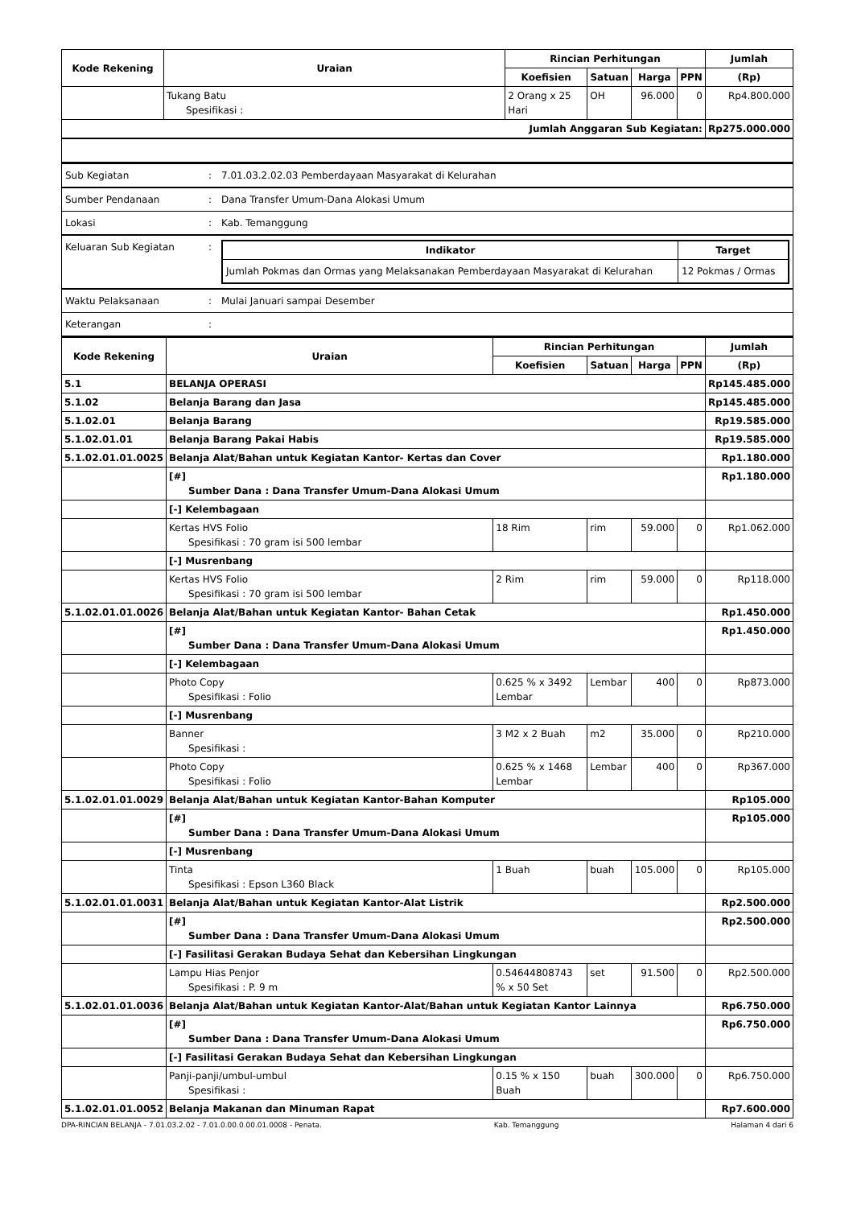| Kode Rekening | Uraian | Rincian Perhitungan | | | | Jumlah |
| --- | --- | --- | --- | --- | --- | --- |
| | | Koefisien | Satuan | Harga | PPN | (Rp) |
| | Tukang Batu Spesifikasi : | 2 Orang x 25 Hari | OH | 96.000 | 0 | Rp4.800.000 |
| Jumlah Anggaran Sub Kegiatan: | | | | | | Rp275.000.000 |
| Sub Kegiatan | : | 7.01.03.2.02.03 Pemberdayaan Masyarakat di Kelurahan |
| Sumber Pendanaan | : | Dana Transfer Umum-Dana Alokasi Umum |
| Lokasi | : | Kab. Temanggung |
| Keluaran Sub Kegiatan | : | / Indikator / Target / / --- / --- / / Jumlah Pokmas dan Ormas yang Melaksanakan Pemberdayaan Masyarakat di Kelurahan / 12 Pokmas / Ormas / |
| Waktu Pelaksanaan | : | Mulai Januari sampai Desember |
| Keterangan | : | |
| Kode Rekening | Uraian | Rincian Perhitungan | | | | Jumlah |
| --- | --- | --- | --- | --- | --- | --- |
| | | Koefisien | Satuan | Harga | PPN | (Rp) |
| 5.1 | BELANJA OPERASI | | | | | Rp145.485.000 |
| 5.1.02 | Belanja Barang dan Jasa | | | | | Rp145.485.000 |
| 5.1.02.01 | Belanja Barang | | | | | Rp19.585.000 |
| 5.1.02.01.01 | Belanja Barang Pakai Habis | | | | | Rp19.585.000 |
| 5.1.02.01.01.0025 | Belanja Alat/Bahan untuk Kegiatan Kantor- Kertas dan Cover | | | | | Rp1.180.000 |
| | [#] Sumber Dana : Dana Transfer Umum-Dana Alokasi Umum | | | | | Rp1.180.000 |
| | [-] Kelembagaan | | | | | |
| | Kertas HVS Folio Spesifikasi : 70 gram isi 500 lembar | 18 Rim | rim | 59.000 | 0 | Rp1.062.000 |
| | [-] Musrenbang | | | | | |
| | Kertas HVS Folio Spesifikasi : 70 gram isi 500 lembar | 2 Rim | rim | 59.000 | 0 | Rp118.000 |
| 5.1.02.01.01.0026 | Belanja Alat/Bahan untuk Kegiatan Kantor- Bahan Cetak | | | | | Rp1.450.000 |
| | [#] Sumber Dana : Dana Transfer Umum-Dana Alokasi Umum | | | | | Rp1.450.000 |
| | [-] Kelembagaan | | | | | |
| | Photo Copy Spesifikasi : Folio | 0.625 % x 3492 Lembar | Lembar | 400 | 0 | Rp873.000 |
| | [-] Musrenbang | | | | | |
| | Banner Spesifikasi : | 3 M2 x 2 Buah | m2 | 35.000 | 0 | Rp210.000 |
| | Photo Copy Spesifikasi : Folio | 0.625 % x 1468 Lembar | Lembar | 400 | 0 | Rp367.000 |
| 5.1.02.01.01.0029 | Belanja Alat/Bahan untuk Kegiatan Kantor-Bahan Komputer | | | | | Rp105.000 |
| | [#] Sumber Dana : Dana Transfer Umum-Dana Alokasi Umum | | | | | Rp105.000 |
| | [-] Musrenbang | | | | | |
| | Tinta Spesifikasi : Epson L360 Black | 1 Buah | buah | 105.000 | 0 | Rp105.000 |
| 5.1.02.01.01.0031 | Belanja Alat/Bahan untuk Kegiatan Kantor-Alat Listrik | | | | | Rp2.500.000 |
| | [#] Sumber Dana : Dana Transfer Umum-Dana Alokasi Umum | | | | | Rp2.500.000 |
| | [-] Fasilitasi Gerakan Budaya Sehat dan Kebersihan Lingkungan | | | | | |
| | Lampu Hias Penjor Spesifikasi : P. 9 m | 0.54644808743 % x 50 Set | set | 91.500 | 0 | Rp2.500.000 |
| 5.1.02.01.01.0036 | Belanja Alat/Bahan untuk Kegiatan Kantor-Alat/Bahan untuk Kegiatan Kantor Lainnya | | | | | Rp6.750.000 |
| | [#] Sumber Dana : Dana Transfer Umum-Dana Alokasi Umum | | | | | Rp6.750.000 |
| | [-] Fasilitasi Gerakan Budaya Sehat dan Kebersihan Lingkungan | | | | | |
| | Panji-panji/umbul-umbul Spesifikasi : | 0.15 % x 150 Buah | buah | 300.000 | 0 | Rp6.750.000 |
| 5.1.02.01.01.0052 | Belanja Makanan dan Minuman Rapat | | | | | Rp7.600.000 |
DPA-RINCIAN BELANJA - 7.01.03.2.02 - 7.01.0.00.0.00.01.0008 - Penata. Kab. Temanggung Halaman 4 dari 6